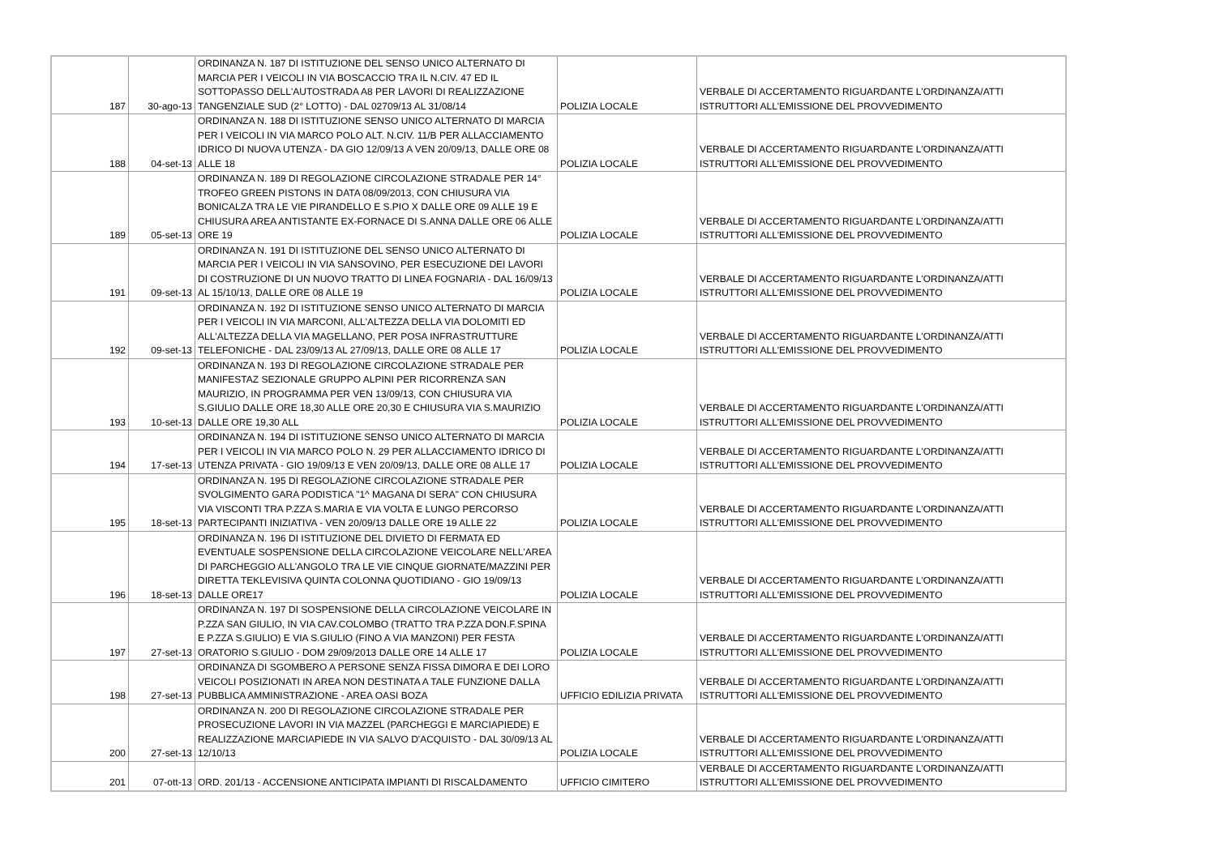| 187 | 30-ago-13 | ORDINANZA N. 187 DI ISTITUZIONE DEL SENSO UNICO ALTERNATO DI MARCIA PER I VEICOLI IN VIA BOSCACCIO TRA IL N.CIV. 47 ED IL SOTTOPASSO DELL'AUTOSTRADA A8 PER LAVORI DI REALIZZAZIONE TANGENZIALE SUD (2° LOTTO) - DAL 02709/13 AL 31/08/14 | POLIZIA LOCALE | VERBALE DI ACCERTAMENTO RIGUARDANTE L'ORDINANZA/ATTI ISTRUTTORI ALL'EMISSIONE DEL PROVVEDIMENTO |
| 188 | 04-set-13 | ORDINANZA N. 188 DI ISTITUZIONE SENSO UNICO ALTERNATO DI MARCIA PER I VEICOLI IN VIA MARCO POLO ALT. N.CIV. 11/B PER ALLACCIAMENTO IDRICO DI NUOVA UTENZA - DA GIO 12/09/13 A VEN 20/09/13, DALLE ORE 08 ALLE 18 | POLIZIA LOCALE | VERBALE DI ACCERTAMENTO RIGUARDANTE L'ORDINANZA/ATTI ISTRUTTORI ALL'EMISSIONE DEL PROVVEDIMENTO |
| 189 | 05-set-13 | ORDINANZA N. 189 DI REGOLAZIONE CIRCOLAZIONE STRADALE PER 14° TROFEO GREEN PISTONS IN DATA 08/09/2013, CON CHIUSURA VIA BONICALZA TRA LE VIE PIRANDELLO E S.PIO X DALLE ORE 09 ALLE 19 E CHIUSURA AREA ANTISTANTE EX-FORNACE DI S.ANNA DALLE ORE 06 ALLE ORE 19 | POLIZIA LOCALE | VERBALE DI ACCERTAMENTO RIGUARDANTE L'ORDINANZA/ATTI ISTRUTTORI ALL'EMISSIONE DEL PROVVEDIMENTO |
| 191 | 09-set-13 | ORDINANZA N. 191 DI ISTITUZIONE DEL SENSO UNICO ALTERNATO DI MARCIA PER I VEICOLI IN VIA SANSOVINO, PER ESECUZIONE DEI LAVORI DI COSTRUZIONE DI UN NUOVO TRATTO DI LINEA FOGNARIA - DAL 16/09/13 AL 15/10/13, DALLE ORE 08 ALLE 19 | POLIZIA LOCALE | VERBALE DI ACCERTAMENTO RIGUARDANTE L'ORDINANZA/ATTI ISTRUTTORI ALL'EMISSIONE DEL PROVVEDIMENTO |
| 192 | 09-set-13 | ORDINANZA N. 192 DI ISTITUZIONE SENSO UNICO ALTERNATO DI MARCIA PER I VEICOLI IN VIA MARCONI, ALL'ALTEZZA DELLA VIA DOLOMITI ED ALL'ALTEZZA DELLA VIA MAGELLANO, PER POSA INFRASTRUTTURE TELEFONICHE - DAL 23/09/13 AL 27/09/13, DALLE ORE 08 ALLE 17 | POLIZIA LOCALE | VERBALE DI ACCERTAMENTO RIGUARDANTE L'ORDINANZA/ATTI ISTRUTTORI ALL'EMISSIONE DEL PROVVEDIMENTO |
| 193 | 10-set-13 | ORDINANZA N. 193 DI REGOLAZIONE CIRCOLAZIONE STRADALE PER MANIFESTAZ SEZIONALE GRUPPO ALPINI PER RICORRENZA SAN MAURIZIO, IN PROGRAMMA PER VEN 13/09/13, CON CHIUSURA VIA S.GIULIO DALLE ORE 18,30 ALLE ORE 20,30 E CHIUSURA VIA S.MAURIZIO DALLE ORE 19,30 ALL | POLIZIA LOCALE | VERBALE DI ACCERTAMENTO RIGUARDANTE L'ORDINANZA/ATTI ISTRUTTORI ALL'EMISSIONE DEL PROVVEDIMENTO |
| 194 | 17-set-13 | ORDINANZA N. 194 DI ISTITUZIONE SENSO UNICO ALTERNATO DI MARCIA PER I VEICOLI IN VIA MARCO POLO N. 29 PER ALLACCIAMENTO IDRICO DI UTENZA PRIVATA - GIO 19/09/13 E VEN 20/09/13, DALLE ORE 08 ALLE 17 | POLIZIA LOCALE | VERBALE DI ACCERTAMENTO RIGUARDANTE L'ORDINANZA/ATTI ISTRUTTORI ALL'EMISSIONE DEL PROVVEDIMENTO |
| 195 | 18-set-13 | ORDINANZA N. 195 DI REGOLAZIONE CIRCOLAZIONE STRADALE PER SVOLGIMENTO GARA PODISTICA "1^ MAGANA DI SERA" CON CHIUSURA VIA VISCONTI TRA P.ZZA S.MARIA E VIA VOLTA E LUNGO PERCORSO PARTECIPANTI INIZIATIVA - VEN 20/09/13 DALLE ORE 19 ALLE 22 | POLIZIA LOCALE | VERBALE DI ACCERTAMENTO RIGUARDANTE L'ORDINANZA/ATTI ISTRUTTORI ALL'EMISSIONE DEL PROVVEDIMENTO |
| 196 | 18-set-13 | ORDINANZA N. 196 DI ISTITUZIONE DEL DIVIETO DI FERMATA ED EVENTUALE SOSPENSIONE DELLA CIRCOLAZIONE VEICOLARE NELL'AREA DI PARCHEGGIO ALL'ANGOLO TRA LE VIE CINQUE GIORNATE/MAZZINI PER DIRETTA TEKLEVISIVA QUINTA COLONNA QUOTIDIANO - GIO 19/09/13 DALLE ORE17 | POLIZIA LOCALE | VERBALE DI ACCERTAMENTO RIGUARDANTE L'ORDINANZA/ATTI ISTRUTTORI ALL'EMISSIONE DEL PROVVEDIMENTO |
| 197 | 27-set-13 | ORDINANZA N. 197 DI SOSPENSIONE DELLA CIRCOLAZIONE VEICOLARE IN P.ZZA SAN GIULIO, IN VIA CAV.COLOMBO (TRATTO TRA P.ZZA DON.F.SPINA E P.ZZA S.GIULIO) E VIA S.GIULIO (FINO A VIA MANZONI) PER FESTA ORATORIO S.GIULIO - DOM 29/09/2013 DALLE ORE 14 ALLE 17 | POLIZIA LOCALE | VERBALE DI ACCERTAMENTO RIGUARDANTE L'ORDINANZA/ATTI ISTRUTTORI ALL'EMISSIONE DEL PROVVEDIMENTO |
| 198 | 27-set-13 | ORDINANZA DI SGOMBERO A PERSONE SENZA FISSA DIMORA E DEI LORO VEICOLI POSIZIONATI IN AREA NON DESTINATA A TALE FUNZIONE DALLA PUBBLICA AMMINISTRAZIONE - AREA OASI BOZA | UFFICIO EDILIZIA PRIVATA | VERBALE DI ACCERTAMENTO RIGUARDANTE L'ORDINANZA/ATTI ISTRUTTORI ALL'EMISSIONE DEL PROVVEDIMENTO |
| 200 | 27-set-13 | ORDINANZA N. 200 DI REGOLAZIONE CIRCOLAZIONE STRADALE PER PROSECUZIONE LAVORI IN VIA MAZZEL (PARCHEGGI E MARCIAPIEDE) E REALIZZAZIONE MARCIAPIEDE IN VIA SALVO D'ACQUISTO - DAL 30/09/13 AL 12/10/13 | POLIZIA LOCALE | VERBALE DI ACCERTAMENTO RIGUARDANTE L'ORDINANZA/ATTI ISTRUTTORI ALL'EMISSIONE DEL PROVVEDIMENTO |
| 201 | 07-ott-13 | ORD. 201/13 - ACCENSIONE ANTICIPATA IMPIANTI DI RISCALDAMENTO | UFFICIO CIMITERO | VERBALE DI ACCERTAMENTO RIGUARDANTE L'ORDINANZA/ATTI ISTRUTTORI ALL'EMISSIONE DEL PROVVEDIMENTO |